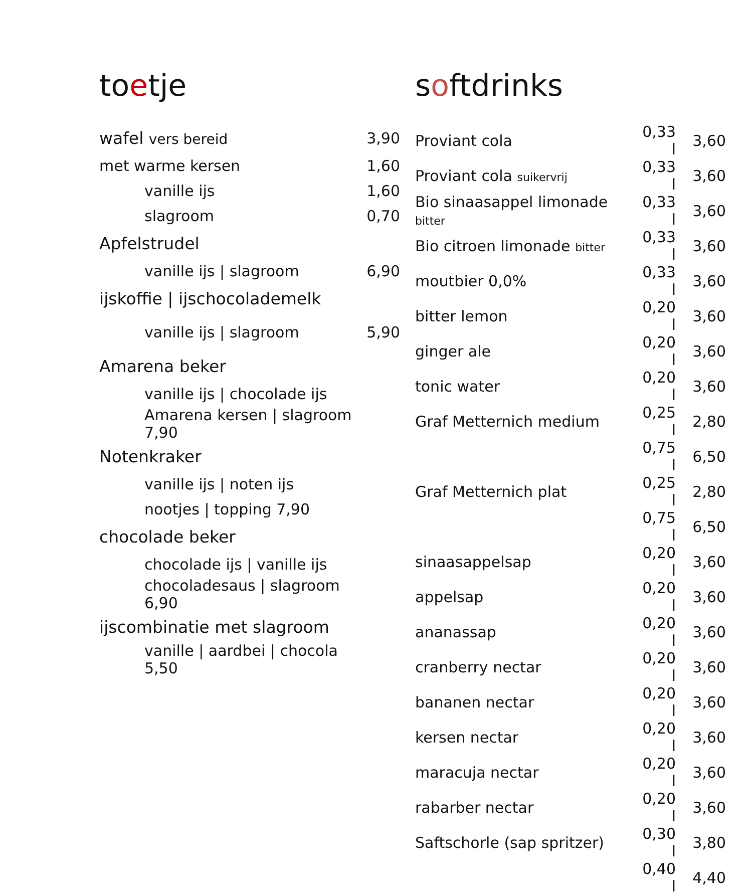toetje
| wafel vers bereid | 3,90 |
| met warme kersen | 1,60 |
| vanille ijs | 1,60 |
| slagroom | 0,70 |
| Apfelstrudel | |
| vanille ijs / slagroom | 6,90 |
| ijskoffie / ijschocolademelk | |
| vanille ijs / slagroom | 5,90 |
| Amarena beker | |
| vanille ijs / chocolade ijs | |
| Amarena kersen / slagroom 7,90 | |
| Notenkraker | |
| vanille ijs / noten ijs | |
| nootjes / topping 7,90 | |
| chocolade beker | |
| chocolade ijs / vanille ijs | |
| chocoladesaus / slagroom 6,90 | |
| ijscombinatie met slagroom | |
| vanille / aardbei / chocola 5,50 | |
softdrinks
| Proviant cola | 0,33 l | 3,60 |
| Proviant cola suikervrij | 0,33 l | 3,60 |
| Bio sinaasappel limonade bitter | 0,33 l | 3,60 |
| Bio citroen limonade bitter | 0,33 l | 3,60 |
| moutbier 0,0% | 0,33 l | 3,60 |
| bitter lemon | 0,20 l | 3,60 |
| ginger ale | 0,20 l | 3,60 |
| tonic water | 0,20 l | 3,60 |
| Graf Metternich medium | 0,25 l | 2,80 |
| | 0,75 l | 6,50 |
| Graf Metternich plat | 0,25 l | 2,80 |
| | 0,75 l | 6,50 |
| sinaasappelsap | 0,20 l | 3,60 |
| appelsap | 0,20 l | 3,60 |
| ananassap | 0,20 l | 3,60 |
| cranberry nectar | 0,20 l | 3,60 |
| bananen nectar | 0,20 l | 3,60 |
| kersen nectar | 0,20 l | 3,60 |
| maracuja nectar | 0,20 l | 3,60 |
| rabarber nectar | 0,20 l | 3,60 |
| Saftschorle (sap spritzer) | 0,30 l | 3,80 |
| | 0,40 l | 4,40 |